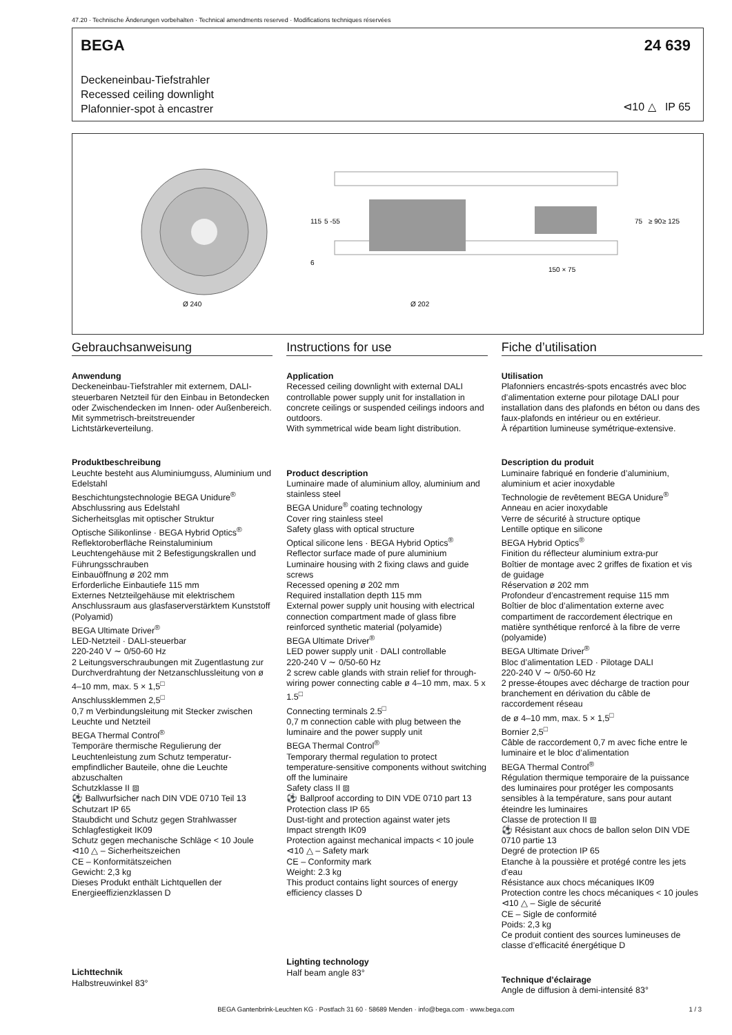47.20 · Technische Änderungen vorbehalten · Technical amendments reserved · Modifications techniques réservées
BEGA 24 639
Deckeneinbau-Tiefstrahler
Recessed ceiling downlight
Plafonnier-spot à encastrer
⊲10 △ IP 65
Ø 240
Ø 202
150 × 75
115
5 -55
6
75
≥ 90
≥ 125
Gebrauchsanweisung
Anwendung
Deckeneinbau-Tiefstrahler mit externem, DALI-steuerbaren Netzteil für den Einbau in Betondecken oder Zwischendecken im Innen- oder Außenbereich.
Mit symmetrisch-breitstreuender Lichtstärkeverteilung.
Produktbeschreibung
Leuchte besteht aus Aluminiumguss, Aluminium und Edelstahl
Beschichtungstechnologie BEGA Unidure<sup>®</sup>
Abschlussring aus Edelstahl
Sicherheitsglas mit optischer Struktur
Optische Silikonlinse · BEGA Hybrid Optics<sup>®</sup>
Reflektoroberfläche Reinstaluminium
Leuchtengehäuse mit 2 Befestigungskrallen und Führungsschrauben
Einbauöffnung ø 202 mm
Erforderliche Einbautiefe 115 mm
Externes Netzteilgehäuse mit elektrischem Anschlussraum aus glasfaserverstärktem Kunststoff (Polyamid)
BEGA Ultimate Driver<sup>®</sup>
LED-Netzteil · DALI-steuerbar
220-240 V ∼ 0/50-60 Hz
2 Leitungsverschraubungen mit Zugentlastung zur Durchverdrahtung der Netzanschlussleitung von ø 4–10 mm, max. 5 × 1,5<sup>□</sup>
Anschlussklemmen 2,5<sup>□</sup>
0,7 m Verbindungsleitung mit Stecker zwischen Leuchte und Netzteil
BEGA Thermal Control<sup>®</sup>
Temporäre thermische Regulierung der Leuchtenleistung zum Schutz temperatur-empfindlicher Bauteile, ohne die Leuchte abzuschalten
Schutzklasse II ⧈
⚽ Ballwurfsicher nach DIN VDE 0710 Teil 13
Schutzart IP 65
Staubdicht und Schutz gegen Strahlwasser
Schlagfestigkeit IK09
Schutz gegen mechanische Schläge < 10 Joule
⊲10 △ – Sicherheitszeichen
CE – Konformitätszeichen
Gewicht: 2,3 kg
Dieses Produkt enthält Lichtquellen der Energieeffizienzklassen D
Lichttechnik
Halbstreuwinkel 83°
Instructions for use
Application
Recessed ceiling downlight with external DALI controllable power supply unit for installation in concrete ceilings or suspended ceilings indoors and outdoors.
With symmetrical wide beam light distribution.
Product description
Luminaire made of aluminium alloy, aluminium and stainless steel
BEGA Unidure<sup>®</sup> coating technology
Cover ring stainless steel
Safety glass with optical structure
Optical silicone lens · BEGA Hybrid Optics<sup>®</sup>
Reflector surface made of pure aluminium
Luminaire housing with 2 fixing claws and guide screws
Recessed opening ø 202 mm
Required installation depth 115 mm
External power supply unit housing with electrical connection compartment made of glass fibre reinforced synthetic material (polyamide)
BEGA Ultimate Driver<sup>®</sup>
LED power supply unit · DALI controllable
220-240 V ∼ 0/50-60 Hz
2 screw cable glands with strain relief for through-wiring power connecting cable ø 4–10 mm, max. 5 x 1.5<sup>□</sup>
Connecting terminals 2.5<sup>□</sup>
0,7 m connection cable with plug between the luminaire and the power supply unit
BEGA Thermal Control<sup>®</sup>
Temporary thermal regulation to protect temperature-sensitive components without switching off the luminaire
Safety class II ⧈
⚽ Ballproof according to DIN VDE 0710 part 13
Protection class IP 65
Dust-tight and protection against water jets
Impact strength IK09
Protection against mechanical impacts < 10 joule
⊲10 △ – Safety mark
CE – Conformity mark
Weight: 2.3 kg
This product contains light sources of energy efficiency classes D
Lighting technology
Half beam angle 83°
Fiche d’utilisation
Utilisation
Plafonniers encastrés-spots encastrés avec bloc d’alimentation externe pour pilotage DALI pour installation dans des plafonds en béton ou dans des faux-plafonds en intérieur ou en extérieur.
À répartition lumineuse symétrique-extensive.
Description du produit
Luminaire fabriqué en fonderie d’aluminium, aluminium et acier inoxydable
Technologie de revêtement BEGA Unidure<sup>®</sup>
Anneau en acier inoxydable
Verre de sécurité à structure optique
Lentille optique en silicone
BEGA Hybrid Optics<sup>®</sup>
Finition du réflecteur aluminium extra-pur
Boîtier de montage avec 2 griffes de fixation et vis de guidage
Réservation ø 202 mm
Profondeur d’encastrement requise 115 mm
Boîtier de bloc d’alimentation externe avec compartiment de raccordement électrique en matière synthétique renforcé à la fibre de verre (polyamide)
BEGA Ultimate Driver<sup>®</sup>
Bloc d’alimentation LED · Pilotage DALI
220-240 V ∼ 0/50-60 Hz
2 presse-étoupes avec décharge de traction pour branchement en dérivation du câble de raccordement réseau
de ø 4–10 mm, max. 5 × 1,5<sup>□</sup>
Bornier 2,5<sup>□</sup>
Câble de raccordement 0,7 m avec fiche entre le luminaire et le bloc d’alimentation
BEGA Thermal Control<sup>®</sup>
Régulation thermique temporaire de la puissance des luminaires pour protéger les composants sensibles à la température, sans pour autant éteindre les luminaires
Classe de protection II ⧈
⚽ Résistant aux chocs de ballon selon DIN VDE 0710 partie 13
Degré de protection IP 65
Etanche à la poussière et protégé contre les jets d’eau
Résistance aux chocs mécaniques IK09
Protection contre les chocs mécaniques < 10 joules
⊲10 △ – Sigle de sécurité
CE – Sigle de conformité
Poids: 2,3 kg
Ce produit contient des sources lumineuses de classe d’efficacité énergétique D
Technique d’éclairage
Angle de diffusion à demi-intensité 83°
BEGA Gantenbrink-Leuchten KG · Postfach 31 60 · 58689 Menden · info@bega.com · www.bega.com 1 / 3